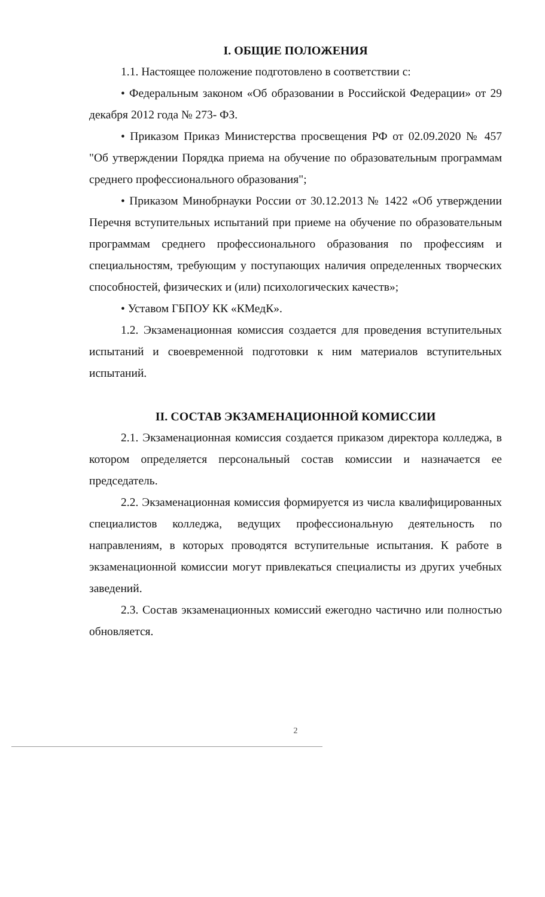I. ОБЩИЕ ПОЛОЖЕНИЯ
1.1. Настоящее положение подготовлено в соответствии с:
• Федеральным законом «Об образовании в Российской Федерации» от 29 декабря 2012 года № 273- ФЗ.
• Приказом Приказ Министерства просвещения РФ от 02.09.2020 № 457 "Об утверждении Порядка приема на обучение по образовательным программам среднего профессионального образования";
• Приказом Минобрнауки России от 30.12.2013 № 1422 «Об утверждении Перечня вступительных испытаний при приеме на обучение по образовательным программам среднего профессионального образования по профессиям и специальностям, требующим у поступающих наличия определенных творческих способностей, физических и (или) психологических качеств»;
• Уставом ГБПОУ КК «КМедК».
1.2. Экзаменационная комиссия создается для проведения вступительных испытаний и своевременной подготовки к ним материалов вступительных испытаний.
II. СОСТАВ ЭКЗАМЕНАЦИОННОЙ КОМИССИИ
2.1. Экзаменационная комиссия создается приказом директора колледжа, в котором определяется персональный состав комиссии и назначается ее председатель.
2.2. Экзаменационная комиссия формируется из числа квалифицированных специалистов колледжа, ведущих профессиональную деятельность по направлениям, в которых проводятся вступительные испытания. К работе в экзаменационной комиссии могут привлекаться специалисты из других учебных заведений.
2.3. Состав экзаменационных комиссий ежегодно частично или полностью обновляется.
2